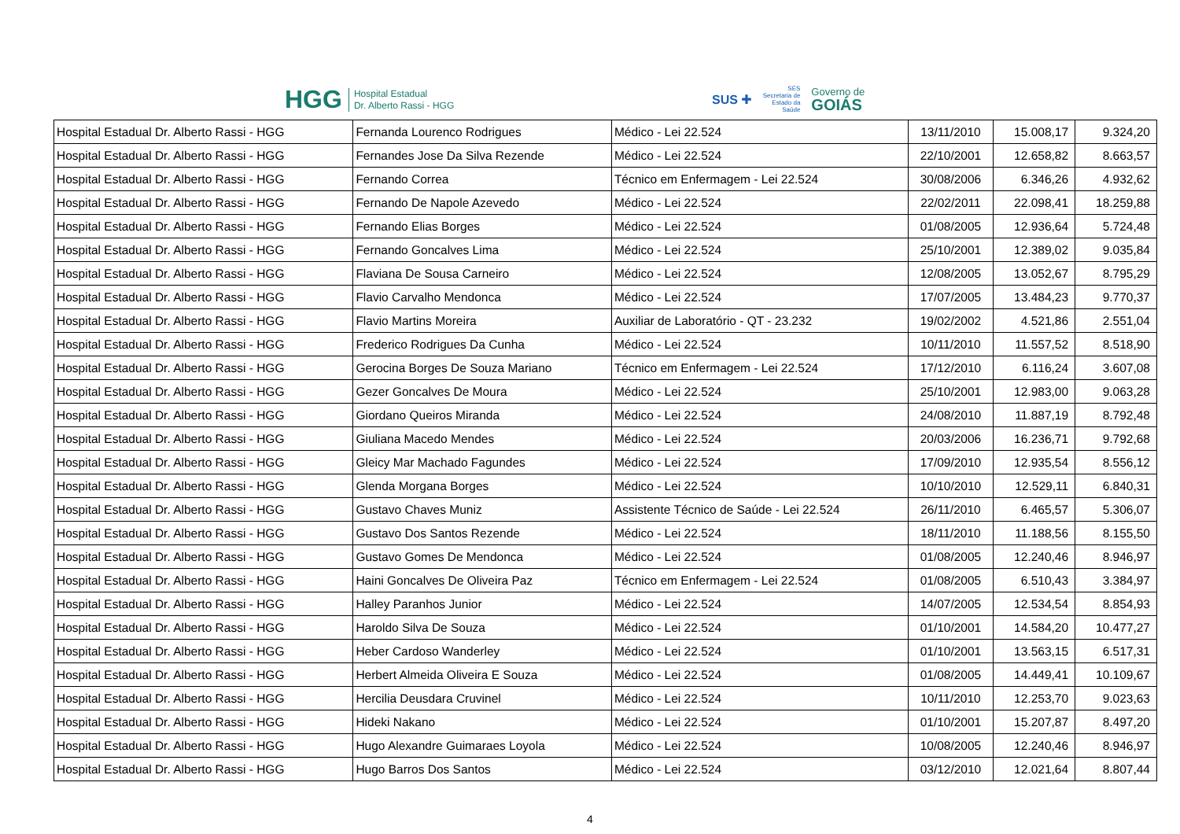HGG Hospital Estadual
Dr. Alberto Rassi - HGG
SUS ✚ SES
Secretaria de
Estado da
Saúde Governo de
GOIÁS
| Hospital Estadual Dr. Alberto Rassi - HGG | Fernanda Lourenco Rodrigues | Médico - Lei 22.524 | 13/11/2010 | 15.008,17 | 9.324,20 |
| Hospital Estadual Dr. Alberto Rassi - HGG | Fernandes Jose Da Silva Rezende | Médico - Lei 22.524 | 22/10/2001 | 12.658,82 | 8.663,57 |
| Hospital Estadual Dr. Alberto Rassi - HGG | Fernando Correa | Técnico em Enfermagem - Lei 22.524 | 30/08/2006 | 6.346,26 | 4.932,62 |
| Hospital Estadual Dr. Alberto Rassi - HGG | Fernando De Napole Azevedo | Médico - Lei 22.524 | 22/02/2011 | 22.098,41 | 18.259,88 |
| Hospital Estadual Dr. Alberto Rassi - HGG | Fernando Elias Borges | Médico - Lei 22.524 | 01/08/2005 | 12.936,64 | 5.724,48 |
| Hospital Estadual Dr. Alberto Rassi - HGG | Fernando Goncalves Lima | Médico - Lei 22.524 | 25/10/2001 | 12.389,02 | 9.035,84 |
| Hospital Estadual Dr. Alberto Rassi - HGG | Flaviana De Sousa Carneiro | Médico - Lei 22.524 | 12/08/2005 | 13.052,67 | 8.795,29 |
| Hospital Estadual Dr. Alberto Rassi - HGG | Flavio Carvalho Mendonca | Médico - Lei 22.524 | 17/07/2005 | 13.484,23 | 9.770,37 |
| Hospital Estadual Dr. Alberto Rassi - HGG | Flavio Martins Moreira | Auxiliar de Laboratório - QT - 23.232 | 19/02/2002 | 4.521,86 | 2.551,04 |
| Hospital Estadual Dr. Alberto Rassi - HGG | Frederico Rodrigues Da Cunha | Médico - Lei 22.524 | 10/11/2010 | 11.557,52 | 8.518,90 |
| Hospital Estadual Dr. Alberto Rassi - HGG | Gerocina Borges De Souza Mariano | Técnico em Enfermagem - Lei 22.524 | 17/12/2010 | 6.116,24 | 3.607,08 |
| Hospital Estadual Dr. Alberto Rassi - HGG | Gezer Goncalves De Moura | Médico - Lei 22.524 | 25/10/2001 | 12.983,00 | 9.063,28 |
| Hospital Estadual Dr. Alberto Rassi - HGG | Giordano Queiros Miranda | Médico - Lei 22.524 | 24/08/2010 | 11.887,19 | 8.792,48 |
| Hospital Estadual Dr. Alberto Rassi - HGG | Giuliana Macedo Mendes | Médico - Lei 22.524 | 20/03/2006 | 16.236,71 | 9.792,68 |
| Hospital Estadual Dr. Alberto Rassi - HGG | Gleicy Mar Machado Fagundes | Médico - Lei 22.524 | 17/09/2010 | 12.935,54 | 8.556,12 |
| Hospital Estadual Dr. Alberto Rassi - HGG | Glenda Morgana Borges | Médico - Lei 22.524 | 10/10/2010 | 12.529,11 | 6.840,31 |
| Hospital Estadual Dr. Alberto Rassi - HGG | Gustavo Chaves Muniz | Assistente Técnico de Saúde - Lei 22.524 | 26/11/2010 | 6.465,57 | 5.306,07 |
| Hospital Estadual Dr. Alberto Rassi - HGG | Gustavo Dos Santos Rezende | Médico - Lei 22.524 | 18/11/2010 | 11.188,56 | 8.155,50 |
| Hospital Estadual Dr. Alberto Rassi - HGG | Gustavo Gomes De Mendonca | Médico - Lei 22.524 | 01/08/2005 | 12.240,46 | 8.946,97 |
| Hospital Estadual Dr. Alberto Rassi - HGG | Haini Goncalves De Oliveira Paz | Técnico em Enfermagem - Lei 22.524 | 01/08/2005 | 6.510,43 | 3.384,97 |
| Hospital Estadual Dr. Alberto Rassi - HGG | Halley Paranhos Junior | Médico - Lei 22.524 | 14/07/2005 | 12.534,54 | 8.854,93 |
| Hospital Estadual Dr. Alberto Rassi - HGG | Haroldo Silva De Souza | Médico - Lei 22.524 | 01/10/2001 | 14.584,20 | 10.477,27 |
| Hospital Estadual Dr. Alberto Rassi - HGG | Heber Cardoso Wanderley | Médico - Lei 22.524 | 01/10/2001 | 13.563,15 | 6.517,31 |
| Hospital Estadual Dr. Alberto Rassi - HGG | Herbert Almeida Oliveira E Souza | Médico - Lei 22.524 | 01/08/2005 | 14.449,41 | 10.109,67 |
| Hospital Estadual Dr. Alberto Rassi - HGG | Hercilia Deusdara Cruvinel | Médico - Lei 22.524 | 10/11/2010 | 12.253,70 | 9.023,63 |
| Hospital Estadual Dr. Alberto Rassi - HGG | Hideki Nakano | Médico - Lei 22.524 | 01/10/2001 | 15.207,87 | 8.497,20 |
| Hospital Estadual Dr. Alberto Rassi - HGG | Hugo Alexandre Guimaraes Loyola | Médico - Lei 22.524 | 10/08/2005 | 12.240,46 | 8.946,97 |
| Hospital Estadual Dr. Alberto Rassi - HGG | Hugo Barros Dos Santos | Médico - Lei 22.524 | 03/12/2010 | 12.021,64 | 8.807,44 |
4